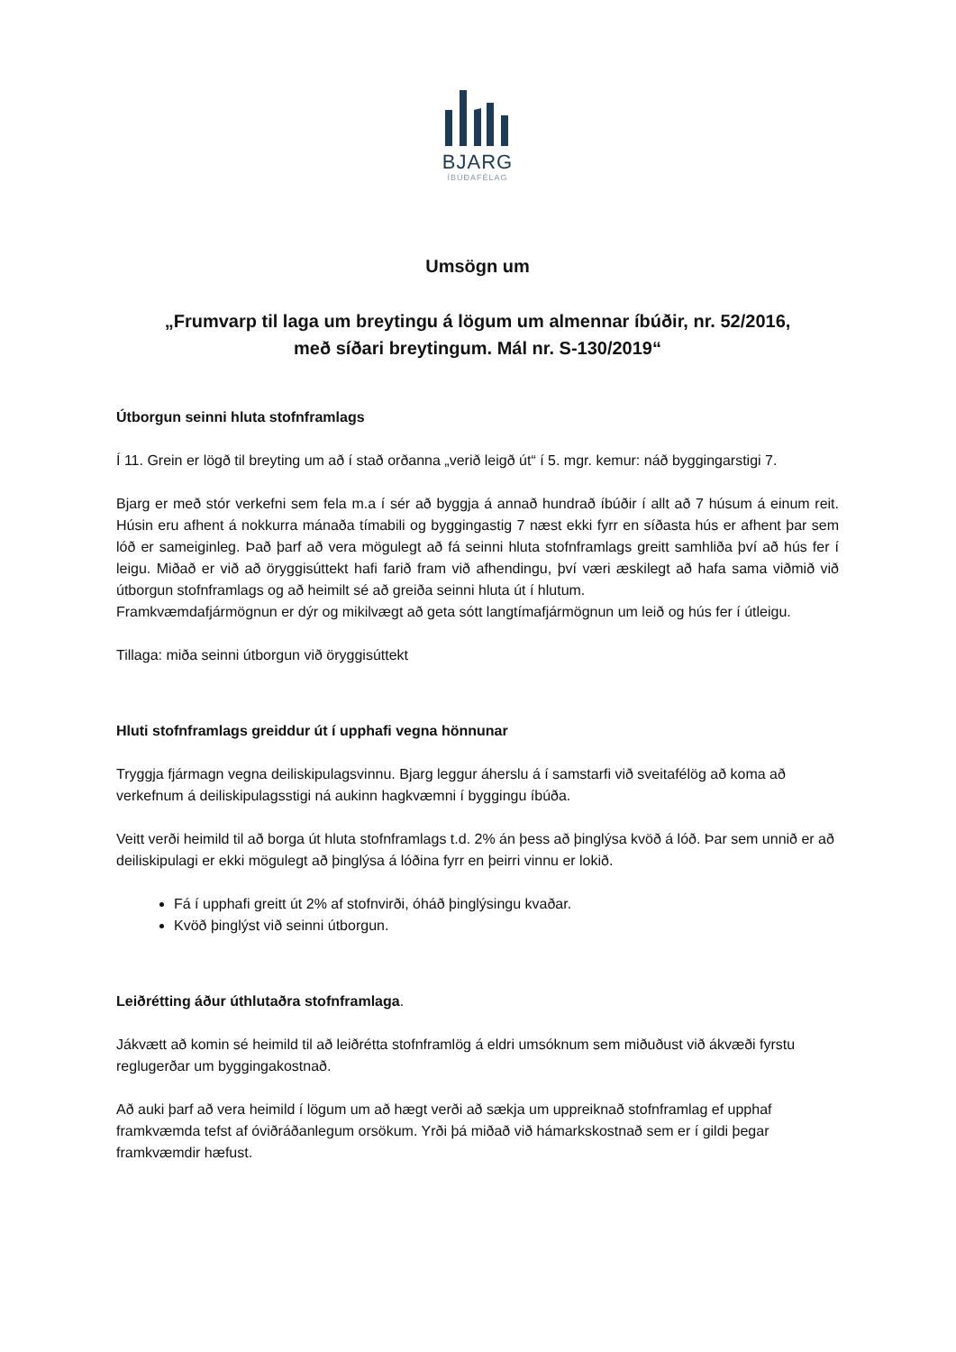BJARG
ÍBÚÐAFÉLAG
Umsögn um
„Frumvarp til laga um breytingu á lögum um almennar íbúðir, nr. 52/2016,
með síðari breytingum. Mál nr. S-130/2019“
Útborgun seinni hluta stofnframlags
Í 11. Grein er lögð til breyting um að í stað orðanna „verið leigð út“ í 5. mgr. kemur: náð byggingarstigi 7.
Bjarg er með stór verkefni sem fela m.a í sér að byggja á annað hundrað íbúðir í allt að 7 húsum á einum reit. Húsin eru afhent á nokkurra mánaða tímabili og byggingastig 7 næst ekki fyrr en síðasta hús er afhent þar sem lóð er sameiginleg. Það þarf að vera mögulegt að fá seinni hluta stofnframlags greitt samhliða því að hús fer í leigu. Miðað er við að öryggisúttekt hafi farið fram við afhendingu, því væri æskilegt að hafa sama viðmið við útborgun stofnframlags og að heimilt sé að greiða seinni hluta út í hlutum.
Framkvæmdafjármögnun er dýr og mikilvægt að geta sótt langtímafjármögnun um leið og hús fer í útleigu.
Tillaga: miða seinni útborgun við öryggisúttekt
Hluti stofnframlags greiddur út í upphafi vegna hönnunar
Tryggja fjármagn vegna deiliskipulagsvinnu. Bjarg leggur áherslu á í samstarfi við sveitafélög að koma að verkefnum á deiliskipulagsstigi ná aukinn hagkvæmni í byggingu íbúða.
Veitt verði heimild til að borga út hluta stofnframlags t.d. 2% án þess að þinglýsa kvöð á lóð. Þar sem unnið er að deiliskipulagi er ekki mögulegt að þinglýsa á lóðina fyrr en þeirri vinnu er lokið.
Fá í upphafi greitt út 2% af stofnvirði, óháð þinglýsingu kvaðar.
Kvöð þinglýst við seinni útborgun.
Leiðrétting áður úthlutaðra stofnframlaga.
Jákvætt að komin sé heimild til að leiðrétta stofnframlög á eldri umsóknum sem miðuðust við ákvæði fyrstu reglugerðar um byggingakostnað.
Að auki þarf að vera heimild í lögum um að hægt verði að sækja um uppreiknað stofnframlag ef upphaf framkvæmda tefst af óviðráðanlegum orsökum. Yrði þá miðað við hámarkskostnað sem er í gildi þegar framkvæmdir hæfust.